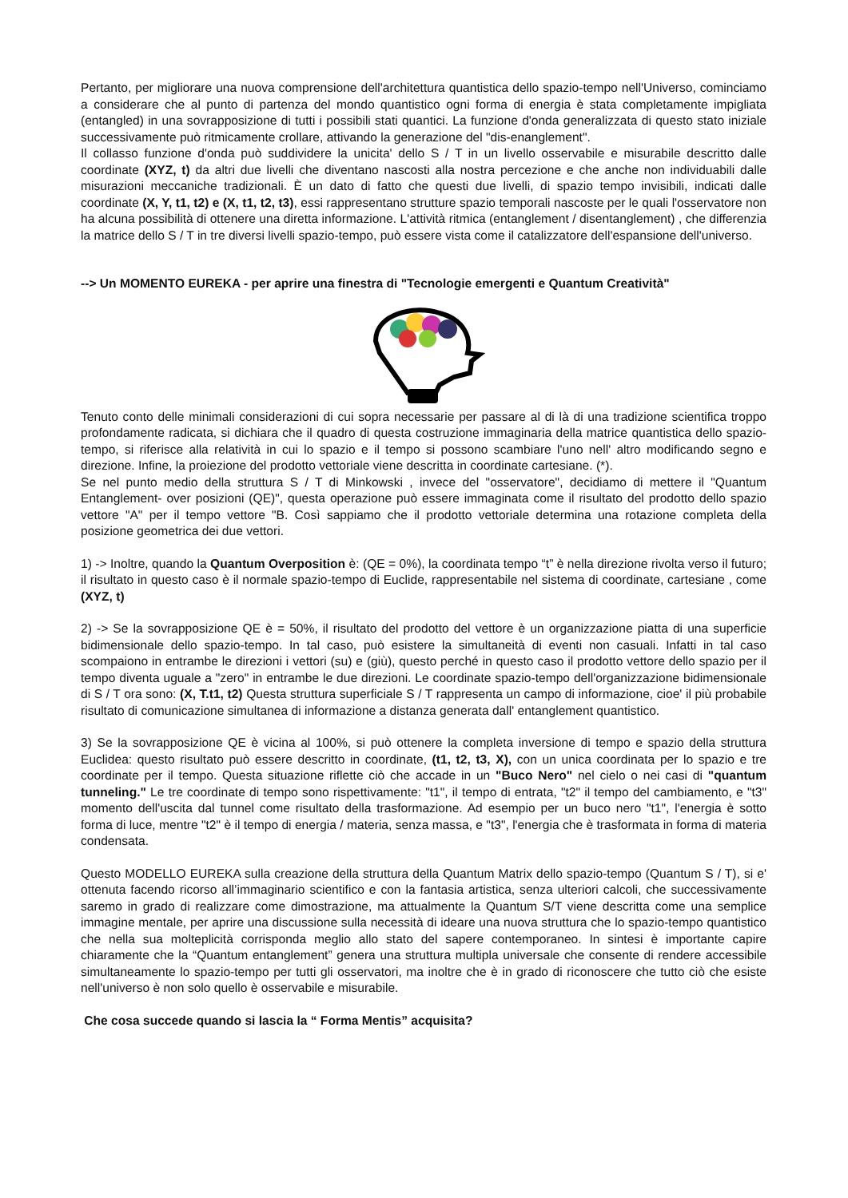Pertanto, per migliorare una nuova comprensione dell'architettura quantistica dello spazio-tempo nell'Universo, cominciamo a considerare che al punto di partenza del mondo quantistico ogni forma di energia è stata completamente impigliata (entangled) in una sovrapposizione di tutti i possibili stati quantici. La funzione d'onda generalizzata di questo stato iniziale successivamente può ritmicamente crollare, attivando la generazione del "dis-enanglement".
Il collasso funzione d'onda può suddividere la unicita' dello S / T in un livello osservabile e misurabile descritto dalle coordinate (XYZ, t) da altri due livelli che diventano nascosti alla nostra percezione e che anche non individuabili dalle misurazioni meccaniche tradizionali. È un dato di fatto che questi due livelli, di spazio tempo invisibili, indicati dalle coordinate (X, Y, t1, t2) e (X, t1, t2, t3), essi rappresentano strutture spazio temporali nascoste per le quali l'osservatore non ha alcuna possibilità di ottenere una diretta informazione. L'attività ritmica (entanglement / disentanglement) , che differenzia la matrice dello S / T in tre diversi livelli spazio-tempo, può essere vista come il catalizzatore dell'espansione dell'universo.
--> Un MOMENTO EUREKA - per aprire una finestra di "Tecnologie emergenti e Quantum Creatività"
Tenuto conto delle minimali considerazioni di cui sopra necessarie per passare al di là di una tradizione scientifica troppo profondamente radicata, si dichiara che il quadro di questa costruzione immaginaria della matrice quantistica dello spazio-tempo, si riferisce alla relatività in cui lo spazio e il tempo si possono scambiare l'uno nell' altro modificando segno e direzione. Infine, la proiezione del prodotto vettoriale viene descritta in coordinate cartesiane. (*).
Se nel punto medio della struttura S / T di Minkowski , invece del "osservatore", decidiamo di mettere il "Quantum Entanglement- over posizioni (QE)", questa operazione può essere immaginata come il risultato del prodotto dello spazio vettore "A" per il tempo vettore "B. Così sappiamo che il prodotto vettoriale determina una rotazione completa della posizione geometrica dei due vettori.
1) -> Inoltre, quando la Quantum Overposition è: (QE = 0%), la coordinata tempo “t” è nella direzione rivolta verso il futuro; il risultato in questo caso è il normale spazio-tempo di Euclide, rappresentabile nel sistema di coordinate, cartesiane , come (XYZ, t)
2) -> Se la sovrapposizione QE è = 50%, il risultato del prodotto del vettore è un organizzazione piatta di una superficie bidimensionale dello spazio-tempo. In tal caso, può esistere la simultaneità di eventi non casuali. Infatti in tal caso scompaiono in entrambe le direzioni i vettori (su) e (giù), questo perché in questo caso il prodotto vettore dello spazio per il tempo diventa uguale a "zero" in entrambe le due direzioni. Le coordinate spazio-tempo dell'organizzazione bidimensionale di S / T ora sono: (X, T.t1, t2) Questa struttura superficiale S / T rappresenta un campo di informazione, cioe' il più probabile risultato di comunicazione simultanea di informazione a distanza generata dall' entanglement quantistico.
3) Se la sovrapposizione QE è vicina al 100%, si può ottenere la completa inversione di tempo e spazio della struttura Euclidea: questo risultato può essere descritto in coordinate, (t1, t2, t3, X), con un unica coordinata per lo spazio e tre coordinate per il tempo. Questa situazione riflette ciò che accade in un "Buco Nero" nel cielo o nei casi di "quantum tunneling." Le tre coordinate di tempo sono rispettivamente: "t1", il tempo di entrata, "t2" il tempo del cambiamento, e "t3" momento dell'uscita dal tunnel come risultato della trasformazione. Ad esempio per un buco nero "t1", l'energia è sotto forma di luce, mentre "t2" è il tempo di energia / materia, senza massa, e "t3", l'energia che è trasformata in forma di materia condensata.
Questo MODELLO EUREKA sulla creazione della struttura della Quantum Matrix dello spazio-tempo (Quantum S / T), si e' ottenuta facendo ricorso all’immaginario scientifico e con la fantasia artistica, senza ulteriori calcoli, che successivamente saremo in grado di realizzare come dimostrazione, ma attualmente la Quantum S/T viene descritta come una semplice immagine mentale, per aprire una discussione sulla necessità di ideare una nuova struttura che lo spazio-tempo quantistico che nella sua molteplicità corrisponda meglio allo stato del sapere contemporaneo. In sintesi è importante capire chiaramente che la “Quantum entanglement” genera una struttura multipla universale che consente di rendere accessibile simultaneamente lo spazio-tempo per tutti gli osservatori, ma inoltre che è in grado di riconoscere che tutto ciò che esiste nell'universo è non solo quello è osservabile e misurabile.
Che cosa succede quando si lascia la “ Forma Mentis” acquisita?